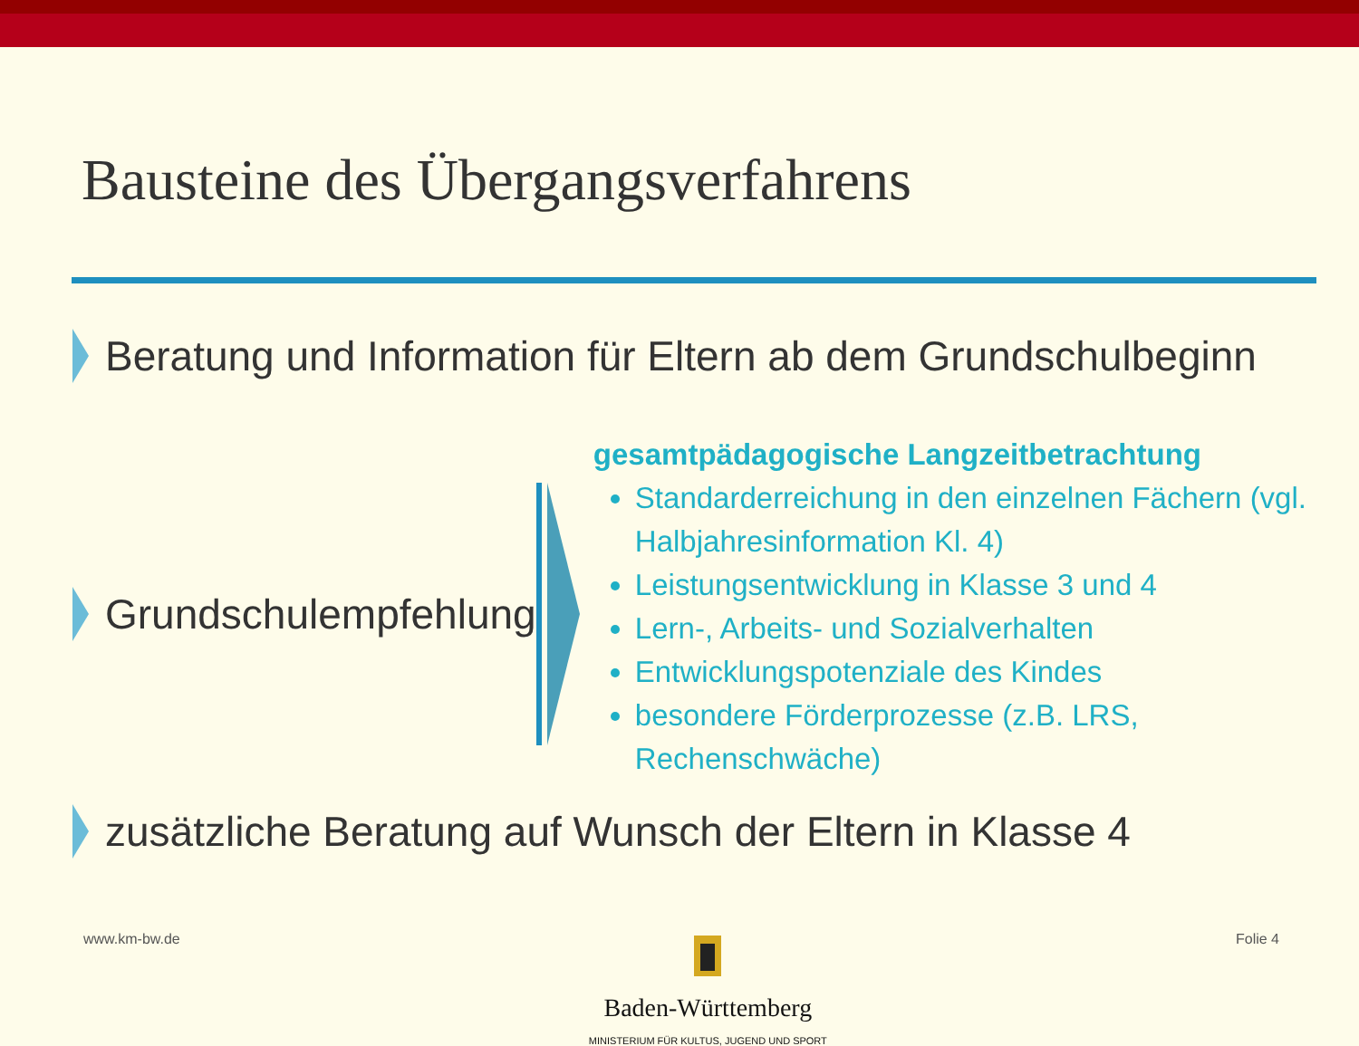Bausteine des Übergangsverfahrens
Beratung und Information für Eltern ab dem Grundschulbeginn
Grundschulempfehlung
gesamtpädagogische Langzeitbetrachtung
Standarderreichung in den einzelnen Fächern (vgl. Halbjahresinformation Kl. 4)
Leistungsentwicklung in Klasse 3 und 4
Lern-, Arbeits- und Sozialverhalten
Entwicklungspotenziale des Kindes
besondere Förderprozesse (z.B. LRS, Rechenschwäche)
zusätzliche Beratung auf Wunsch der Eltern in Klasse 4
www.km-bw.de
Baden-Württemberg
MINISTERIUM FÜR KULTUS, JUGEND UND SPORT
Folie 4